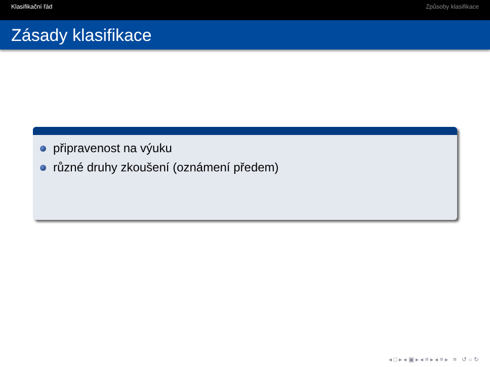Klasifikační řád Způsoby klasifikace
Zásady klasifikace
připravenost na výuku
různé druhy zkoušení (oznámení předem)
◂ □ ▸ ◂ ▣ ▸ ◂ ≡ ▸ ◂ ≡ ▸ ≡ ↺ ○ ↻